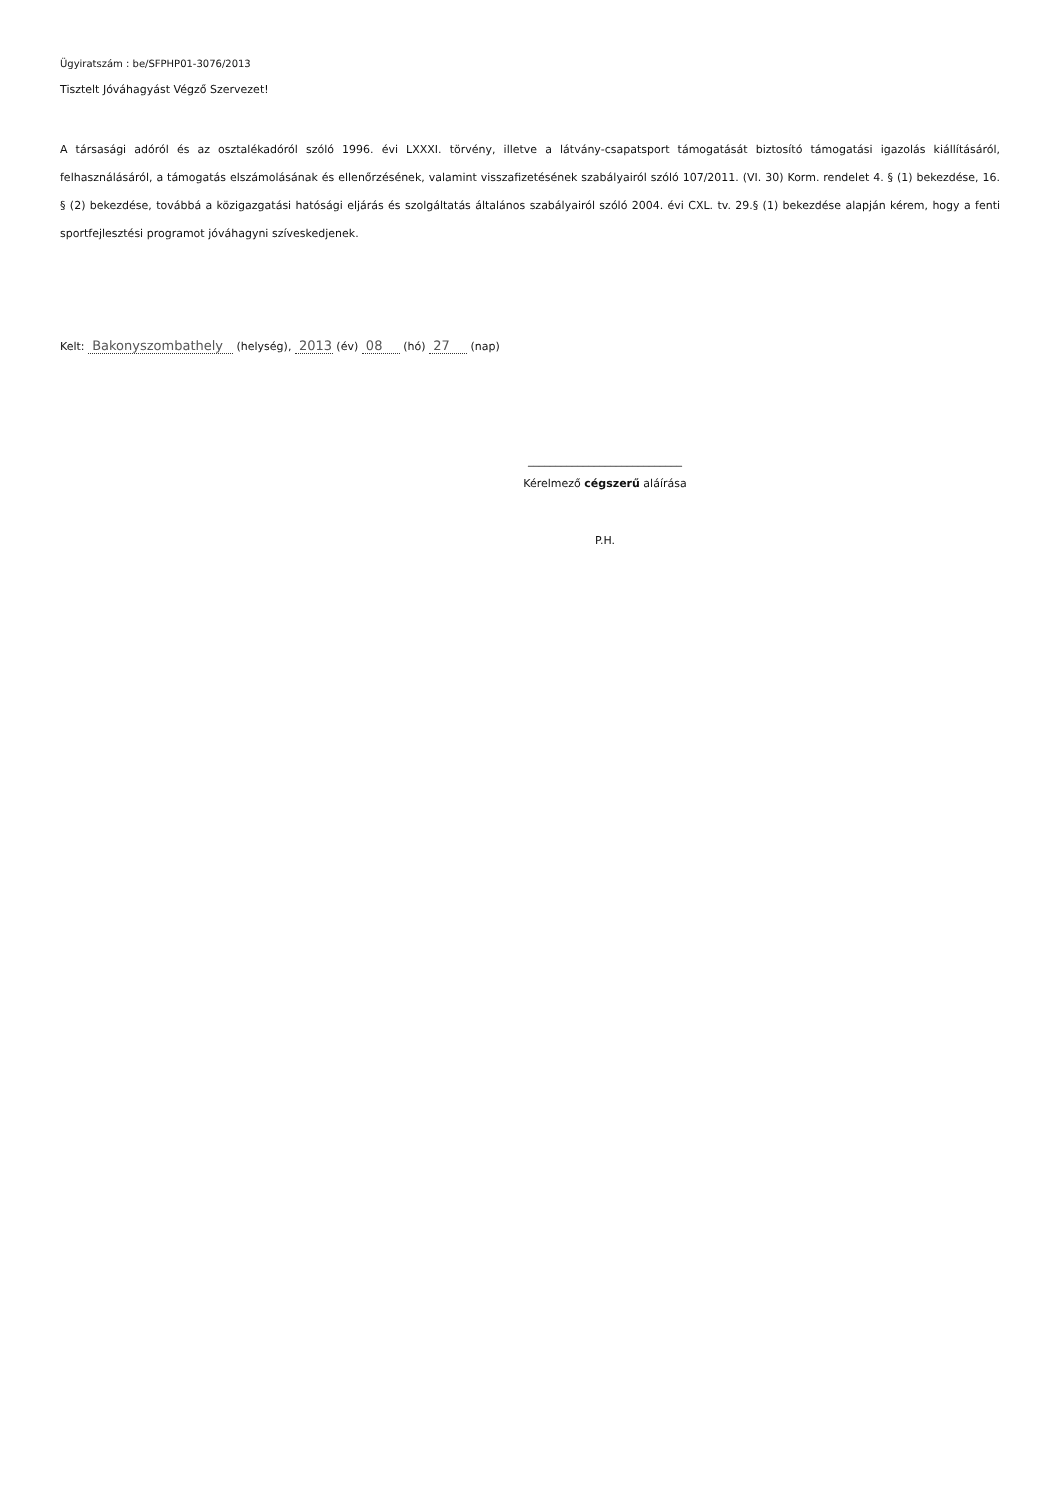Ügyiratszám : be/SFPHP01-3076/2013
Tisztelt Jóváhagyást Végző Szervezet!
A társasági adóról és az osztalékadóról szóló 1996. évi LXXXI. törvény, illetve a látvány-csapatsport támogatását biztosító támogatási igazolás kiállításáról, felhasználásáról, a támogatás elszámolásának és ellenőrzésének, valamint visszafizetésének szabályairól szóló 107/2011. (VI. 30) Korm. rendelet 4. § (1) bekezdése, 16. § (2) bekezdése, továbbá a közigazgatási hatósági eljárás és szolgáltatás általános szabályairól szóló 2004. évi CXL. tv. 29.§ (1) bekezdése alapján kérem, hogy a fenti sportfejlesztési programot jóváhagyni szíveskedjenek.
Kelt: Bakonyszombathely (helység), 2013 (év) 08 (hó) 27 (nap)
____________________________
Kérelmező cégszerű aláírása
P.H.